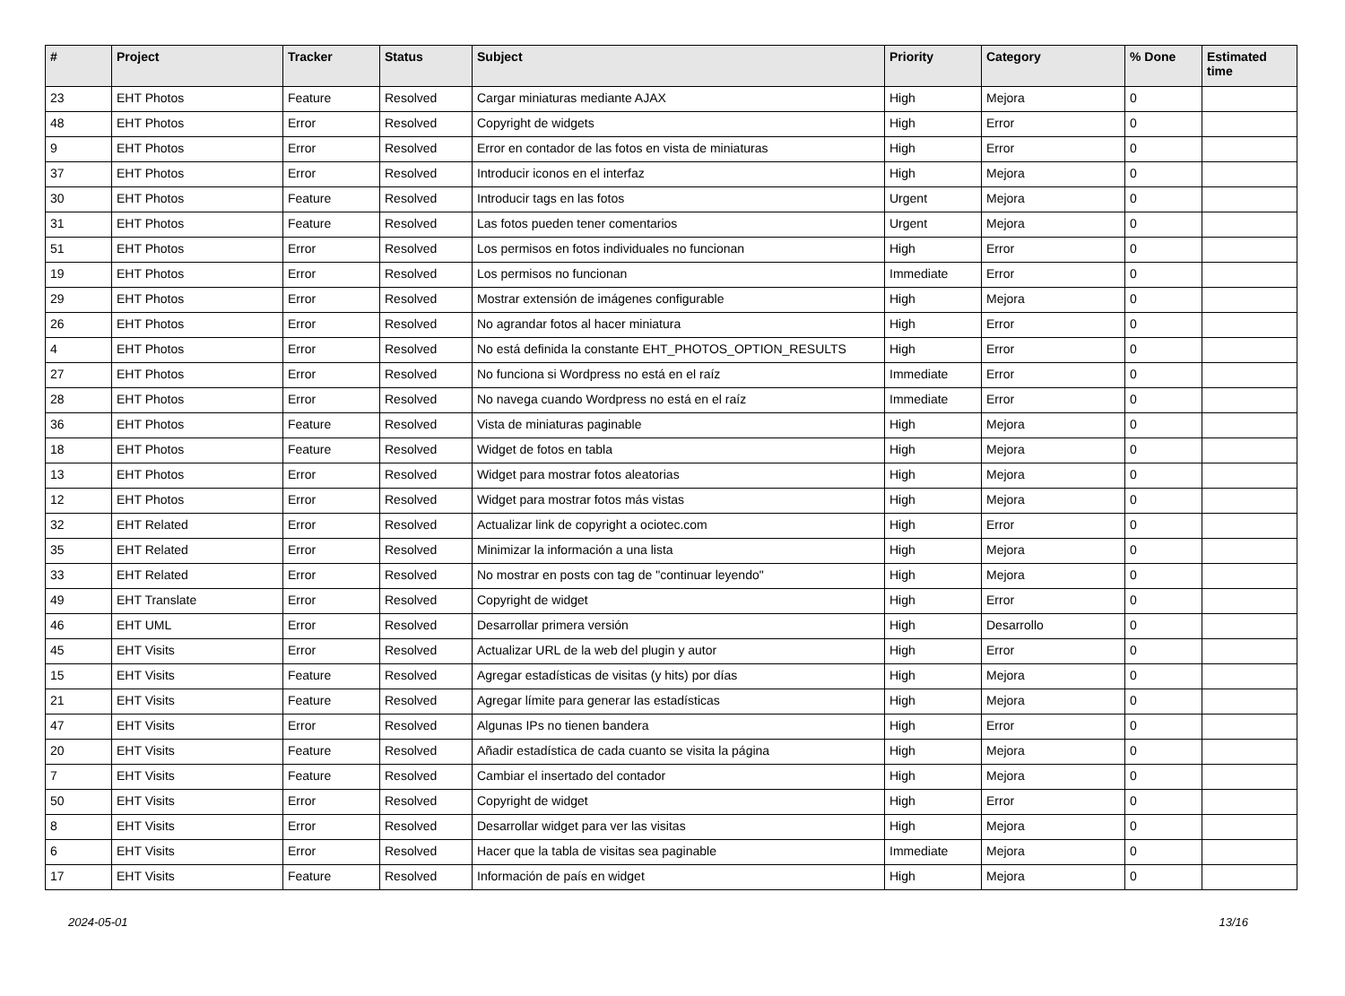| # | Project | Tracker | Status | Subject | Priority | Category | % Done | Estimated time |
| --- | --- | --- | --- | --- | --- | --- | --- | --- |
| 23 | EHT Photos | Feature | Resolved | Cargar miniaturas mediante AJAX | High | Mejora | 0 | |
| 48 | EHT Photos | Error | Resolved | Copyright de widgets | High | Error | 0 | |
| 9 | EHT Photos | Error | Resolved | Error en contador de las fotos en vista de miniaturas | High | Error | 0 | |
| 37 | EHT Photos | Error | Resolved | Introducir iconos en el interfaz | High | Mejora | 0 | |
| 30 | EHT Photos | Feature | Resolved | Introducir tags en las fotos | Urgent | Mejora | 0 | |
| 31 | EHT Photos | Feature | Resolved | Las fotos pueden tener comentarios | Urgent | Mejora | 0 | |
| 51 | EHT Photos | Error | Resolved | Los permisos en fotos individuales no funcionan | High | Error | 0 | |
| 19 | EHT Photos | Error | Resolved | Los permisos no funcionan | Immediate | Error | 0 | |
| 29 | EHT Photos | Error | Resolved | Mostrar extensión de imágenes configurable | High | Mejora | 0 | |
| 26 | EHT Photos | Error | Resolved | No agrandar fotos al hacer miniatura | High | Error | 0 | |
| 4 | EHT Photos | Error | Resolved | No está definida la constante EHT_PHOTOS_OPTION_RESULTS | High | Error | 0 | |
| 27 | EHT Photos | Error | Resolved | No funciona si Wordpress no está en el raíz | Immediate | Error | 0 | |
| 28 | EHT Photos | Error | Resolved | No navega cuando Wordpress no está en el raíz | Immediate | Error | 0 | |
| 36 | EHT Photos | Feature | Resolved | Vista de miniaturas paginable | High | Mejora | 0 | |
| 18 | EHT Photos | Feature | Resolved | Widget de fotos en tabla | High | Mejora | 0 | |
| 13 | EHT Photos | Error | Resolved | Widget para mostrar fotos aleatorias | High | Mejora | 0 | |
| 12 | EHT Photos | Error | Resolved | Widget para mostrar fotos más vistas | High | Mejora | 0 | |
| 32 | EHT Related | Error | Resolved | Actualizar link de copyright a ociotec.com | High | Error | 0 | |
| 35 | EHT Related | Error | Resolved | Minimizar la información a una lista | High | Mejora | 0 | |
| 33 | EHT Related | Error | Resolved | No mostrar en posts con tag de "continuar leyendo" | High | Mejora | 0 | |
| 49 | EHT Translate | Error | Resolved | Copyright de widget | High | Error | 0 | |
| 46 | EHT UML | Error | Resolved | Desarrollar primera versión | High | Desarrollo | 0 | |
| 45 | EHT Visits | Error | Resolved | Actualizar URL de la web del plugin y autor | High | Error | 0 | |
| 15 | EHT Visits | Feature | Resolved | Agregar estadísticas de visitas (y hits) por días | High | Mejora | 0 | |
| 21 | EHT Visits | Feature | Resolved | Agregar límite para generar las estadísticas | High | Mejora | 0 | |
| 47 | EHT Visits | Error | Resolved | Algunas IPs no tienen bandera | High | Error | 0 | |
| 20 | EHT Visits | Feature | Resolved | Añadir estadística de cada cuanto se visita la página | High | Mejora | 0 | |
| 7 | EHT Visits | Feature | Resolved | Cambiar el insertado del contador | High | Mejora | 0 | |
| 50 | EHT Visits | Error | Resolved | Copyright de widget | High | Error | 0 | |
| 8 | EHT Visits | Error | Resolved | Desarrollar widget para ver las visitas | High | Mejora | 0 | |
| 6 | EHT Visits | Error | Resolved | Hacer que la tabla de visitas sea paginable | Immediate | Mejora | 0 | |
| 17 | EHT Visits | Feature | Resolved | Información de país en widget | High | Mejora | 0 | |
2024-05-01 13/16